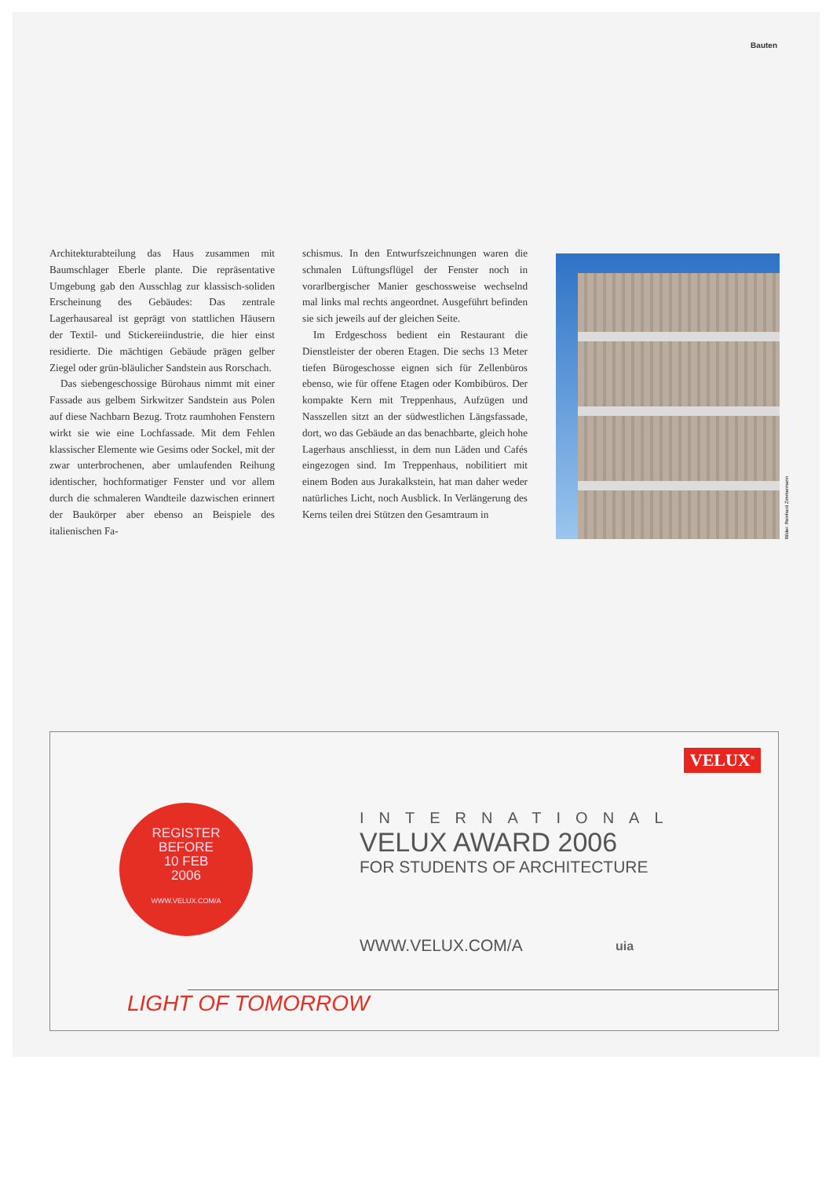Bauten
Architekturabteilung das Haus zusammen mit Baumschlager Eberle plante. Die repräsentative Umgebung gab den Ausschlag zur klassisch-soliden Erscheinung des Gebäudes: Das zentrale Lagerhausareal ist geprägt von stattlichen Häusern der Textil- und Stickereiindustrie, die hier einst residierte. Die mächtigen Gebäude prägen gelber Ziegel oder grün-bläulicher Sandstein aus Rorschach.
Das siebengeschossige Bürohaus nimmt mit einer Fassade aus gelbem Sirkwitzer Sandstein aus Polen auf diese Nachbarn Bezug. Trotz raumhohen Fenstern wirkt sie wie eine Lochfassade. Mit dem Fehlen klassischer Elemente wie Gesims oder Sockel, mit der zwar unterbrochenen, aber umlaufenden Reihung identischer, hochformatiger Fenster und vor allem durch die schmaleren Wandteile dazwischen erinnert der Baukörper aber ebenso an Beispiele des italienischen Fa-
schismus. In den Entwurfszeichnungen waren die schmalen Lüftungsflügel der Fenster noch in vorarlbergischer Manier geschossweise wechselnd mal links mal rechts angeordnet. Ausgeführt befinden sie sich jeweils auf der gleichen Seite.
Im Erdgeschoss bedient ein Restaurant die Dienstleister der oberen Etagen. Die sechs 13 Meter tiefen Bürogeschosse eignen sich für Zellenbüros ebenso, wie für offene Etagen oder Kombibüros. Der kompakte Kern mit Treppenhaus, Aufzügen und Nasszellen sitzt an der südwestlichen Längsfassade, dort, wo das Gebäude an das benachbarte, gleich hohe Lagerhaus anschliesst, in dem nun Läden und Cafés eingezogen sind. Im Treppenhaus, nobilitiert mit einem Boden aus Jurakalkstein, hat man daher weder natürliches Licht, noch Ausblick. In Verlängerung des Kerns teilen drei Stützen den Gesamtraum in
Bilder: Reinhard Zimmermann
VELUX<sup>®</sup>
REGISTER
BEFORE
10 FEB
2006
WWW.VELUX.COM/A
INTERNATIONAL
VELUX AWARD 2006
FOR STUDENTS OF ARCHITECTURE
WWW.VELUX.COM/A uia
LIGHT OF TOMORROW